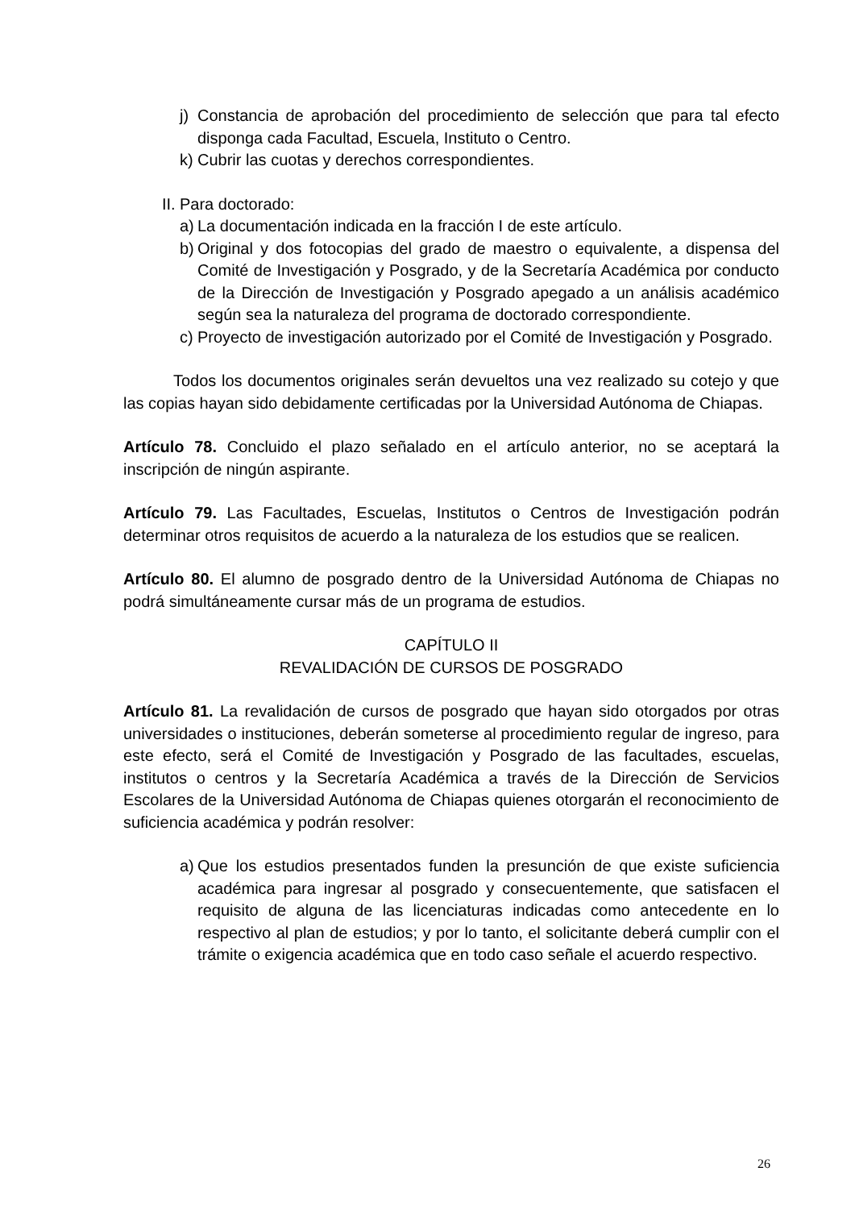j) Constancia de aprobación del procedimiento de selección que para tal efecto disponga cada Facultad, Escuela, Instituto o Centro.
k) Cubrir las cuotas y derechos correspondientes.
II. Para doctorado:
a) La documentación indicada en la fracción I de este artículo.
b) Original y dos fotocopias del grado de maestro o equivalente, a dispensa del Comité de Investigación y Posgrado, y de la Secretaría Académica por conducto de la Dirección de Investigación y Posgrado apegado a un análisis académico según sea la naturaleza del programa de doctorado correspondiente.
c) Proyecto de investigación autorizado por el Comité de Investigación y Posgrado.
Todos los documentos originales serán devueltos una vez realizado su cotejo y que las copias hayan sido debidamente certificadas por la Universidad Autónoma de Chiapas.
Artículo 78. Concluido el plazo señalado en el artículo anterior, no se aceptará la inscripción de ningún aspirante.
Artículo 79. Las Facultades, Escuelas, Institutos o Centros de Investigación podrán determinar otros requisitos de acuerdo a la naturaleza de los estudios que se realicen.
Artículo 80. El alumno de posgrado dentro de la Universidad Autónoma de Chiapas no podrá simultáneamente cursar más de un programa de estudios.
CAPÍTULO II
REVALIDACIÓN DE CURSOS DE POSGRADO
Artículo 81. La revalidación de cursos de posgrado que hayan sido otorgados por otras universidades o instituciones, deberán someterse al procedimiento regular de ingreso, para este efecto, será el Comité de Investigación y Posgrado de las facultades, escuelas, institutos o centros y la Secretaría Académica a través de la Dirección de Servicios Escolares de la Universidad Autónoma de Chiapas quienes otorgarán el reconocimiento de suficiencia académica y podrán resolver:
a) Que los estudios presentados funden la presunción de que existe suficiencia académica para ingresar al posgrado y consecuentemente, que satisfacen el requisito de alguna de las licenciaturas indicadas como antecedente en lo respectivo al plan de estudios; y por lo tanto, el solicitante deberá cumplir con el trámite o exigencia académica que en todo caso señale el acuerdo respectivo.
26